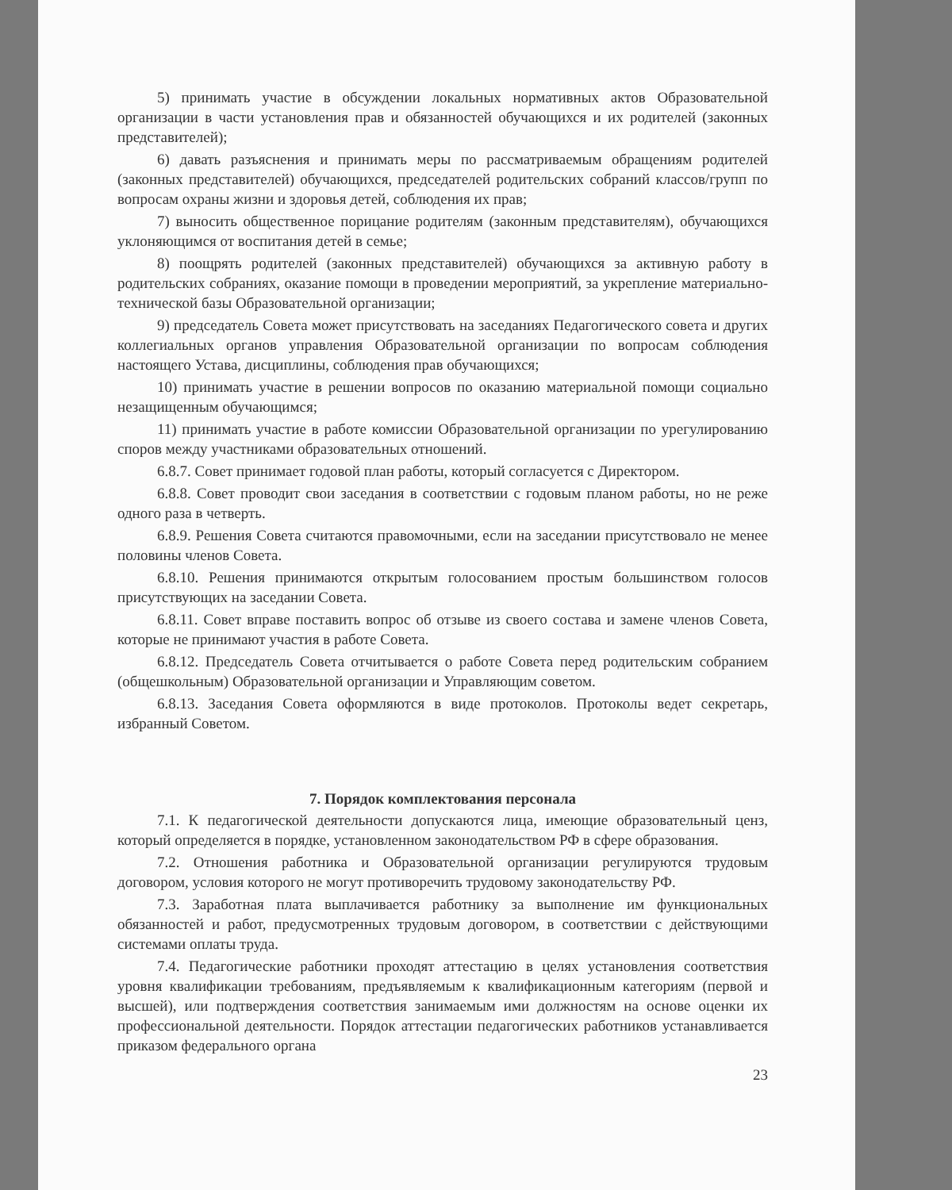5) принимать участие в обсуждении локальных нормативных актов Образовательной организации в части установления прав и обязанностей обучающихся и их родителей (законных представителей);
6) давать разъяснения и принимать меры по рассматриваемым обращениям родителей (законных представителей) обучающихся, председателей родительских собраний классов/групп по вопросам охраны жизни и здоровья детей, соблюдения их прав;
7) выносить общественное порицание родителям (законным представителям), обучающихся уклоняющимся от воспитания детей в семье;
8) поощрять родителей (законных представителей) обучающихся за активную работу в родительских собраниях, оказание помощи в проведении мероприятий, за укрепление материально-технической базы Образовательной организации;
9) председатель Совета может присутствовать на заседаниях Педагогического совета и других коллегиальных органов управления Образовательной организации по вопросам соблюдения настоящего Устава, дисциплины, соблюдения прав обучающихся;
10) принимать участие в решении вопросов по оказанию материальной помощи социально незащищенным обучающимся;
11) принимать участие в работе комиссии Образовательной организации по урегулированию споров между участниками образовательных отношений.
6.8.7. Совет принимает годовой план работы, который согласуется с Директором.
6.8.8. Совет проводит свои заседания в соответствии с годовым планом работы, но не реже одного раза в четверть.
6.8.9. Решения Совета считаются правомочными, если на заседании присутствовало не менее половины членов Совета.
6.8.10. Решения принимаются открытым голосованием простым большинством голосов присутствующих на заседании Совета.
6.8.11. Совет вправе поставить вопрос об отзыве из своего состава и замене членов Совета, которые не принимают участия в работе Совета.
6.8.12. Председатель Совета отчитывается о работе Совета перед родительским собранием (общешкольным) Образовательной организации и Управляющим советом.
6.8.13. Заседания Совета оформляются в виде протоколов. Протоколы ведет секретарь, избранный Советом.
7. Порядок комплектования персонала
7.1. К педагогической деятельности допускаются лица, имеющие образовательный ценз, который определяется в порядке, установленном законодательством РФ в сфере образования.
7.2. Отношения работника и Образовательной организации регулируются трудовым договором, условия которого не могут противоречить трудовому законодательству РФ.
7.3. Заработная плата выплачивается работнику за выполнение им функциональных обязанностей и работ, предусмотренных трудовым договором, в соответствии с действующими системами оплаты труда.
7.4. Педагогические работники проходят аттестацию в целях установления соответствия уровня квалификации требованиям, предъявляемым к квалификационным категориям (первой и высшей), или подтверждения соответствия занимаемым ими должностям на основе оценки их профессиональной деятельности. Порядок аттестации педагогических работников устанавливается приказом федерального органа
23